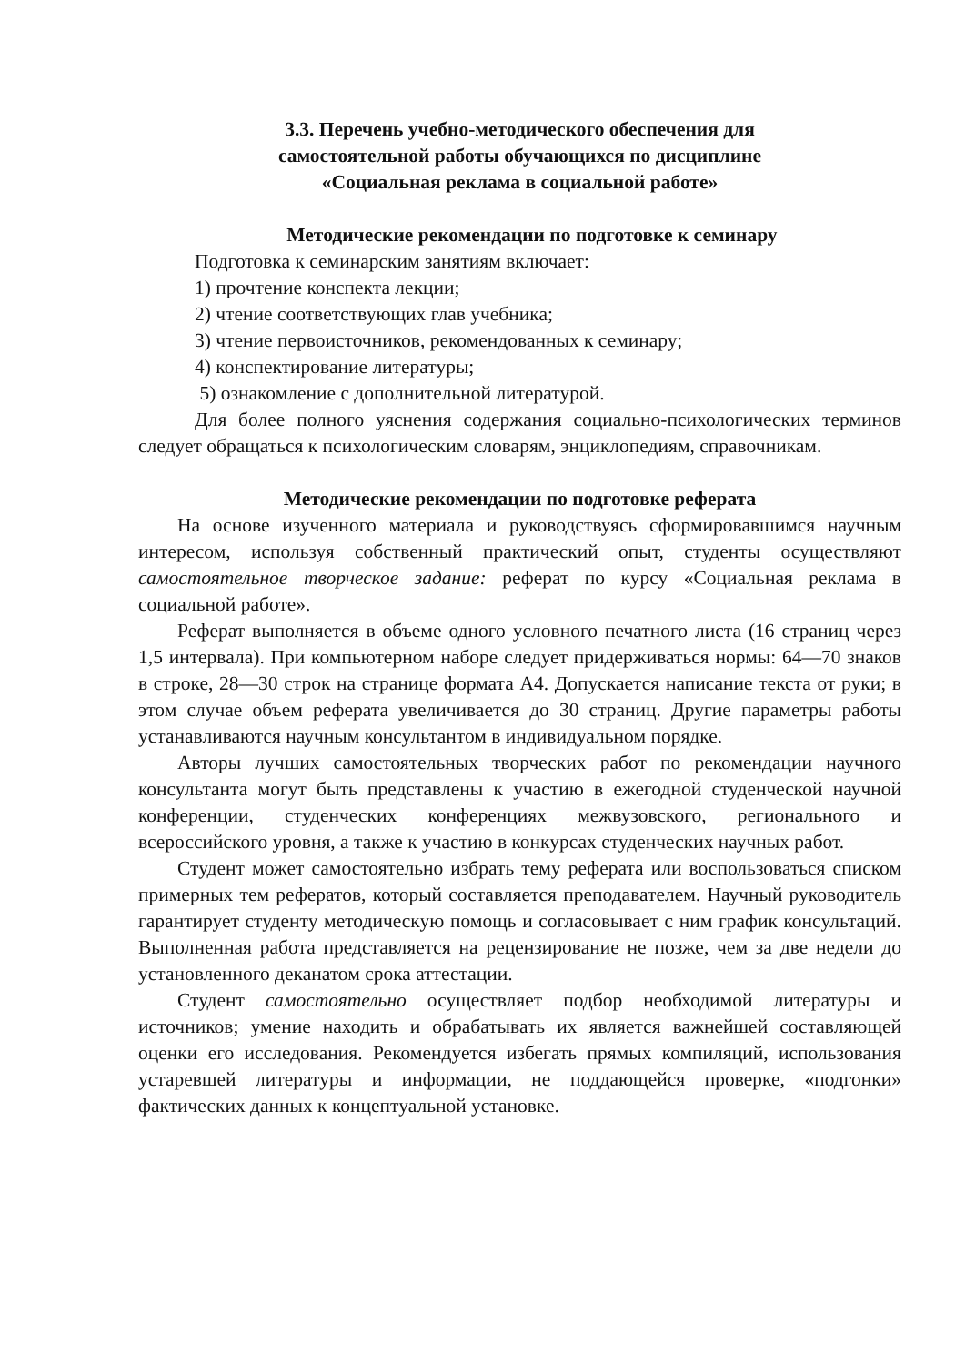3.3. Перечень учебно-методического обеспечения для
самостоятельной работы обучающихся по дисциплине
«Социальная реклама в социальной работе»
Методические рекомендации по подготовке к семинару
Подготовка к семинарским занятиям включает:
1) прочтение конспекта лекции;
2) чтение соответствующих глав учебника;
3) чтение первоисточников, рекомендованных к семинару;
4) конспектирование литературы;
5) ознакомление с дополнительной литературой.
Для более полного уяснения содержания социально-психологических терминов следует обращаться к психологическим словарям, энциклопедиям, справочникам.
Методические рекомендации по подготовке реферата
На основе изученного материала и руководствуясь сформировавшимся научным интересом, используя собственный практический опыт, студенты осуществляют самостоятельное творческое задание: реферат по курсу «Социальная реклама в социальной работе».
Реферат выполняется в объеме одного условного печатного листа (16 страниц через 1,5 интервала). При компьютерном наборе следует придерживаться нормы: 64—70 знаков в строке, 28—30 строк на странице формата А4. Допускается написание текста от руки; в этом случае объем реферата увеличивается до 30 страниц. Другие параметры работы устанавливаются научным консультантом в индивидуальном порядке.
Авторы лучших самостоятельных творческих работ по рекомендации научного консультанта могут быть представлены к участию в ежегодной студенческой научной конференции, студенческих конференциях межвузовского, регионального и всероссийского уровня, а также к участию в конкурсах студенческих научных работ.
Студент может самостоятельно избрать тему реферата или воспользоваться списком примерных тем рефератов, который составляется преподавателем. Научный руководитель гарантирует студенту методическую помощь и согласовывает с ним график консультаций. Выполненная работа представляется на рецензирование не позже, чем за две недели до установленного деканатом срока аттестации.
Студент самостоятельно осуществляет подбор необходимой литературы и источников; умение находить и обрабатывать их является важнейшей составляющей оценки его исследования. Рекомендуется избегать прямых компиляций, использования устаревшей литературы и информации, не поддающейся проверке, «подгонки» фактических данных к концептуальной установке.